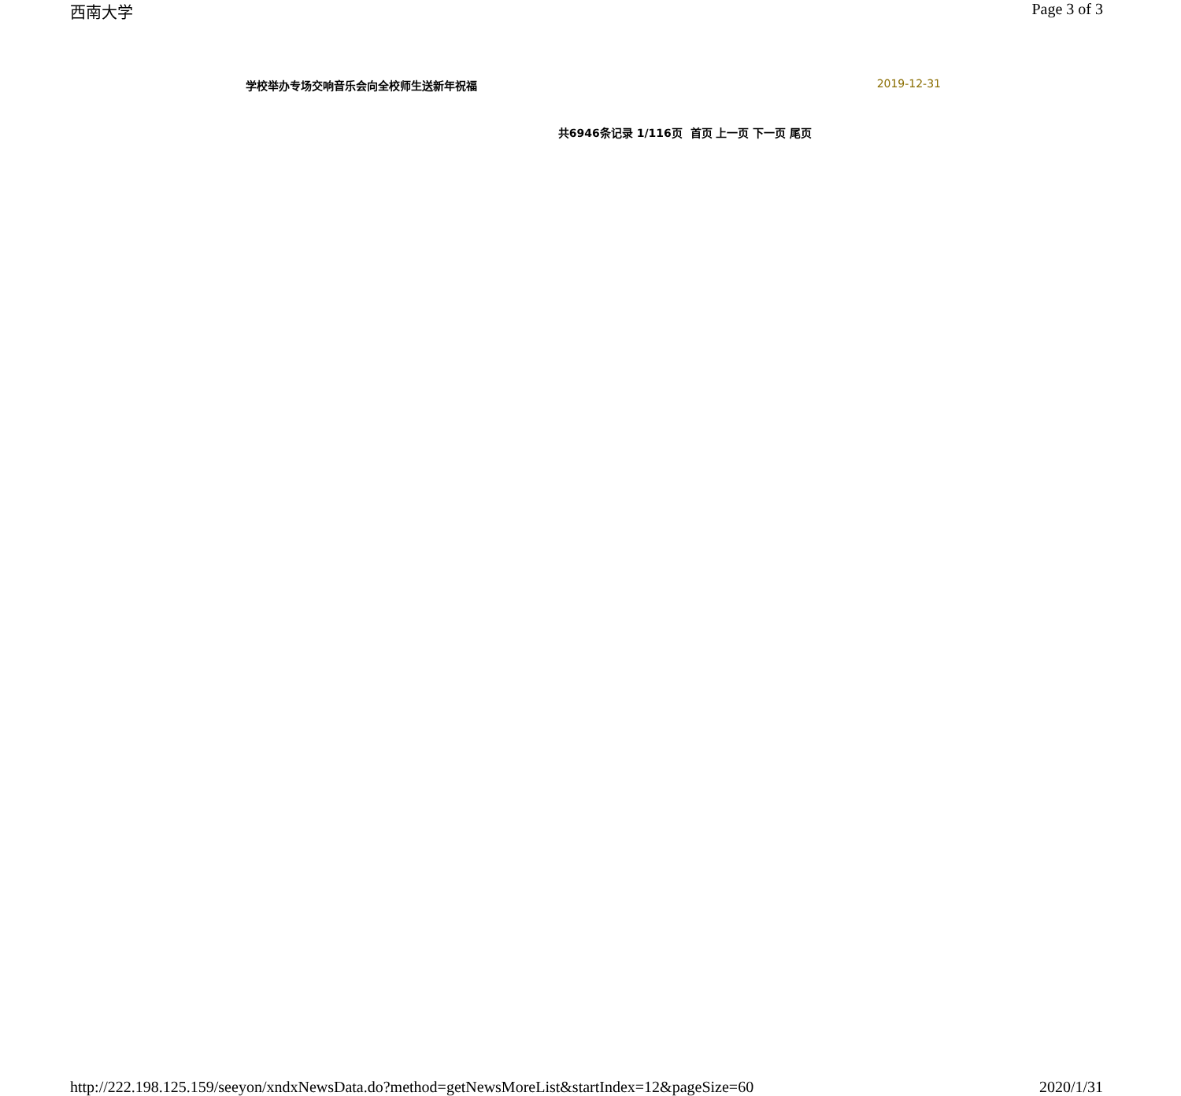西南大学 Page 3 of 3
学校举办专场交响音乐会向全校师生送新年祝福 2019-12-31
共6946条记录 1/116页 首页 上一页 下一页 尾页
http://222.198.125.159/seeyon/xndxNewsData.do?method=getNewsMoreList&startIndex=12&pageSize=60 2020/1/31